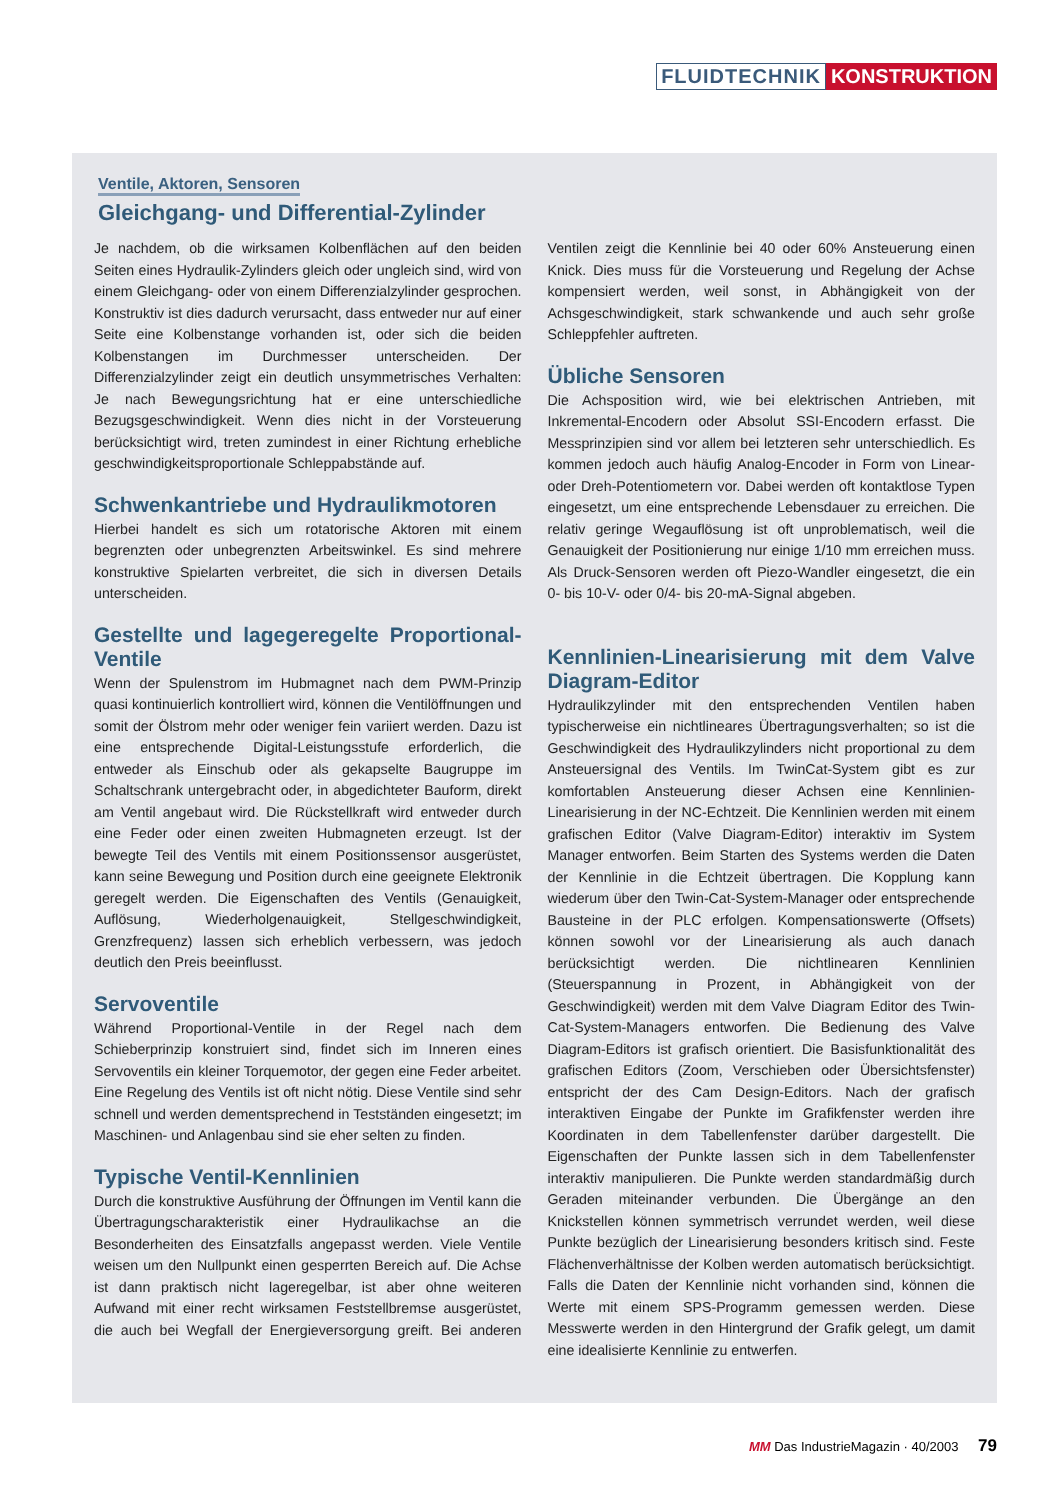FLUIDTECHNIK KONSTRUKTION
Ventile, Aktoren, Sensoren
Gleichgang- und Differential-Zylinder
Je nachdem, ob die wirksamen Kolbenflächen auf den beiden Seiten eines Hydraulik-Zylinders gleich oder ungleich sind, wird von einem Gleichgang- oder von einem Differenzialzylinder gesprochen. Konstruktiv ist dies dadurch verursacht, dass entweder nur auf einer Seite eine Kolbenstange vorhanden ist, oder sich die beiden Kolbenstangen im Durchmesser unterscheiden. Der Differenzialzylinder zeigt ein deutlich unsymmetrisches Verhalten: Je nach Bewegungsrichtung hat er eine unterschiedliche Bezugsgeschwindigkeit. Wenn dies nicht in der Vorsteuerung berücksichtigt wird, treten zumindest in einer Richtung erhebliche geschwindigkeitsproportionale Schleppabstände auf.
Schwenkantriebe und Hydraulikmotoren
Hierbei handelt es sich um rotatorische Aktoren mit einem begrenzten oder unbegrenzten Arbeitswinkel. Es sind mehrere konstruktive Spielarten verbreitet, die sich in diversen Details unterscheiden.
Gestellte und lagegeregelte Proportional-Ventile
Wenn der Spulenstrom im Hubmagnet nach dem PWM-Prinzip quasi kontinuierlich kontrolliert wird, können die Ventilöffnungen und somit der Ölstrom mehr oder weniger fein variiert werden. Dazu ist eine entsprechende Digital-Leistungsstufe erforderlich, die entweder als Einschub oder als gekapselte Baugruppe im Schaltschrank untergebracht oder, in abgedichteter Bauform, direkt am Ventil angebaut wird. Die Rückstellkraft wird entweder durch eine Feder oder einen zweiten Hubmagneten erzeugt. Ist der bewegte Teil des Ventils mit einem Positionssensor ausgerüstet, kann seine Bewegung und Position durch eine geeignete Elektronik geregelt werden. Die Eigenschaften des Ventils (Genauigkeit, Auflösung, Wiederholgenauigkeit, Stellgeschwindigkeit, Grenzfrequenz) lassen sich erheblich verbessern, was jedoch deutlich den Preis beeinflusst.
Servoventile
Während Proportional-Ventile in der Regel nach dem Schieberprinzip konstruiert sind, findet sich im Inneren eines Servoventils ein kleiner Torquemotor, der gegen eine Feder arbeitet. Eine Regelung des Ventils ist oft nicht nötig. Diese Ventile sind sehr schnell und werden dementsprechend in Testständen eingesetzt; im Maschinen- und Anlagenbau sind sie eher selten zu finden.
Typische Ventil-Kennlinien
Durch die konstruktive Ausführung der Öffnungen im Ventil kann die Übertragungscharakteristik einer Hydraulikachse an die Besonderheiten des Einsatzfalls angepasst werden. Viele Ventile weisen um den Nullpunkt einen gesperrten Bereich auf. Die Achse ist dann praktisch nicht lageregelbar, ist aber ohne weiteren Aufwand mit einer recht wirksamen Feststellbremse ausgerüstet, die auch bei Wegfall der Energieversorgung greift. Bei anderen Ventilen zeigt die Kennlinie bei 40 oder 60% Ansteuerung einen Knick. Dies muss für die Vorsteuerung und Regelung der Achse kompensiert werden, weil sonst, in Abhängigkeit von der Achsgeschwindigkeit, stark schwankende und auch sehr große Schleppfehler auftreten.
Übliche Sensoren
Die Achsposition wird, wie bei elektrischen Antrieben, mit Inkremental-Encodern oder Absolut SSI-Encodern erfasst. Die Messprinzipien sind vor allem bei letzteren sehr unterschiedlich. Es kommen jedoch auch häufig Analog-Encoder in Form von Linear- oder Dreh-Potentiometern vor. Dabei werden oft kontaktlose Typen eingesetzt, um eine entsprechende Lebensdauer zu erreichen. Die relativ geringe Wegauflösung ist oft unproblematisch, weil die Genauigkeit der Positionierung nur einige 1/10 mm erreichen muss. Als Druck-Sensoren werden oft Piezo-Wandler eingesetzt, die ein 0- bis 10-V- oder 0/4- bis 20-mA-Signal abgeben.
Kennlinien-Linearisierung mit dem Valve Diagram-Editor
Hydraulikzylinder mit den entsprechenden Ventilen haben typischerweise ein nichtlineares Übertragungsverhalten; so ist die Geschwindigkeit des Hydraulikzylinders nicht proportional zu dem Ansteuersignal des Ventils. Im TwinCat-System gibt es zur komfortablen Ansteuerung dieser Achsen eine Kennlinien-Linearisierung in der NC-Echtzeit. Die Kennlinien werden mit einem grafischen Editor (Valve Diagram-Editor) interaktiv im System Manager entworfen. Beim Starten des Systems werden die Daten der Kennlinie in die Echtzeit übertragen. Die Kopplung kann wiederum über den Twin-Cat-System-Manager oder entsprechende Bausteine in der PLC erfolgen. Kompensationswerte (Offsets) können sowohl vor der Linearisierung als auch danach berücksichtigt werden. Die nichtlinearen Kennlinien (Steuerspannung in Prozent, in Abhängigkeit von der Geschwindigkeit) werden mit dem Valve Diagram Editor des Twin-Cat-System-Managers entworfen. Die Bedienung des Valve Diagram-Editors ist grafisch orientiert. Die Basisfunktionalität des grafischen Editors (Zoom, Verschieben oder Übersichtsfenster) entspricht der des Cam Design-Editors. Nach der grafisch interaktiven Eingabe der Punkte im Grafikfenster werden ihre Koordinaten in dem Tabellenfenster darüber dargestellt. Die Eigenschaften der Punkte lassen sich in dem Tabellenfenster interaktiv manipulieren. Die Punkte werden standardmäßig durch Geraden miteinander verbunden. Die Übergänge an den Knickstellen können symmetrisch verrundet werden, weil diese Punkte bezüglich der Linearisierung besonders kritisch sind. Feste Flächenverhältnisse der Kolben werden automatisch berücksichtigt. Falls die Daten der Kennlinie nicht vorhanden sind, können die Werte mit einem SPS-Programm gemessen werden. Diese Messwerte werden in den Hintergrund der Grafik gelegt, um damit eine idealisierte Kennlinie zu entwerfen.
MM Das IndustrieMagazin · 40/2003 79